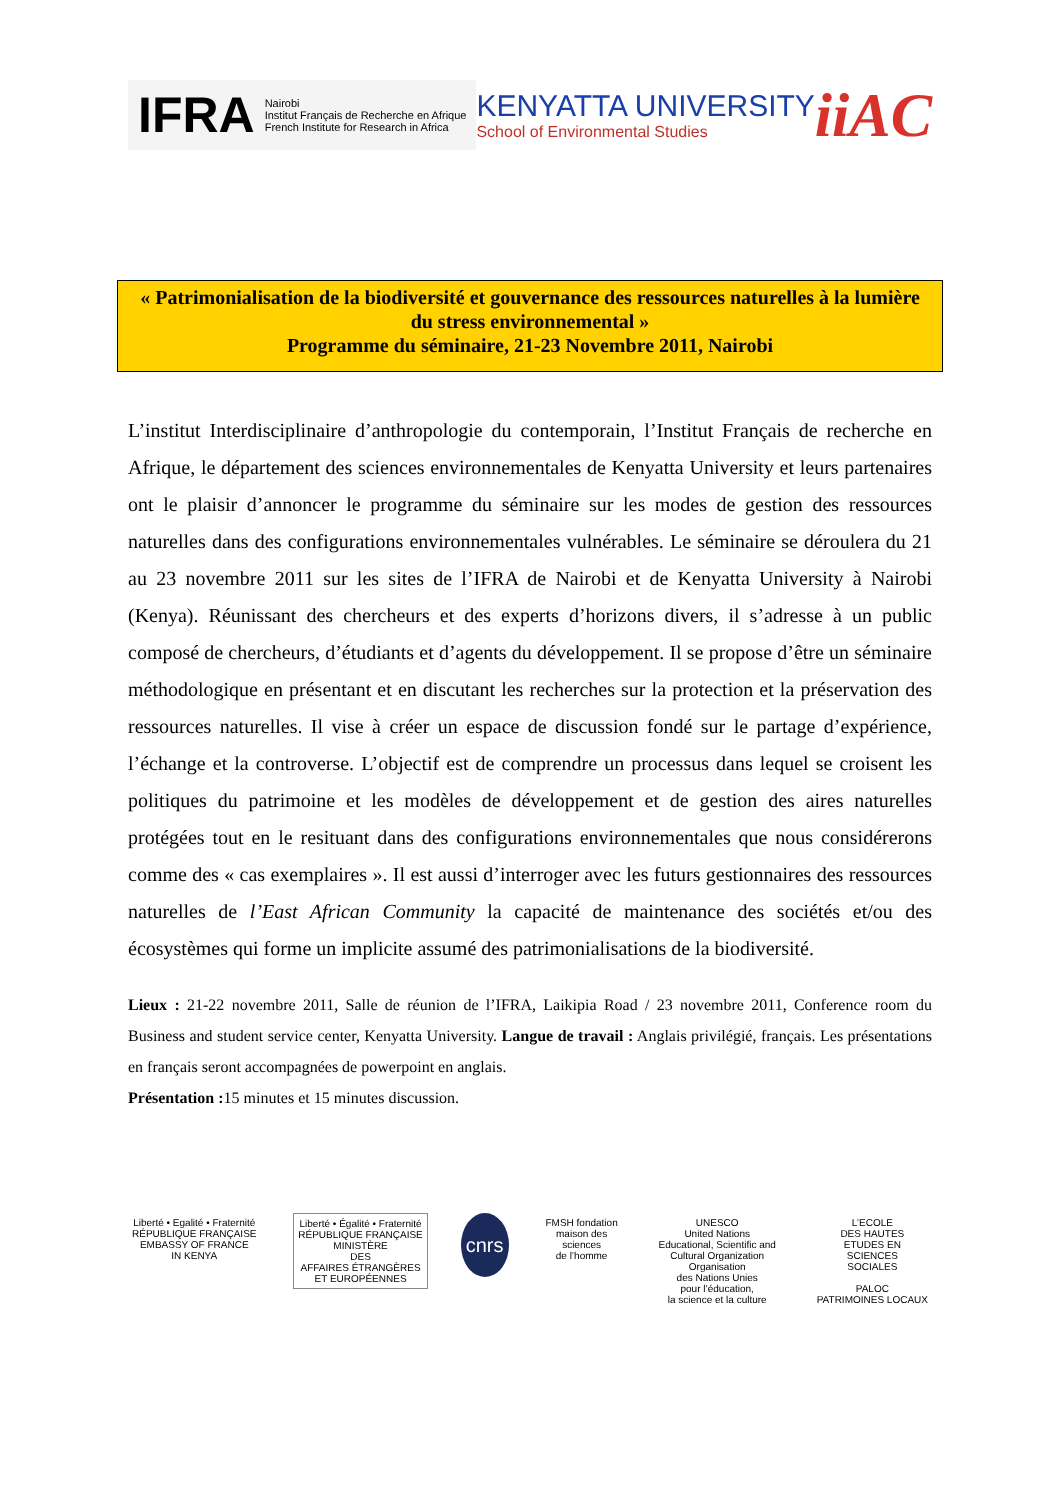IFRA Nairobi
Institut Français de Recherche en Afrique
French Institute for Research in Africa
KENYATTA UNIVERSITY
School of Environmental Studies
iiAC
« Patrimonialisation de la biodiversité et gouvernance des ressources naturelles à la lumière du stress environnemental »
Programme du séminaire, 21-23 Novembre 2011, Nairobi
L’institut Interdisciplinaire d’anthropologie du contemporain, l’Institut Français de recherche en Afrique, le département des sciences environnementales de Kenyatta University et leurs partenaires ont le plaisir d’annoncer le programme du séminaire sur les modes de gestion des ressources naturelles dans des configurations environnementales vulnérables. Le séminaire se déroulera du 21 au 23 novembre 2011 sur les sites de l’IFRA de Nairobi et de Kenyatta University à Nairobi (Kenya). Réunissant des chercheurs et des experts d’horizons divers, il s’adresse à un public composé de chercheurs, d’étudiants et d’agents du développement. Il se propose d’être un séminaire méthodologique en présentant et en discutant les recherches sur la protection et la préservation des ressources naturelles. Il vise à créer un espace de discussion fondé sur le partage d’expérience, l’échange et la controverse. L’objectif est de comprendre un processus dans lequel se croisent les politiques du patrimoine et les modèles de développement et de gestion des aires naturelles protégées tout en le resituant dans des configurations environnementales que nous considérerons comme des « cas exemplaires ». Il est aussi d’interroger avec les futurs gestionnaires des ressources naturelles de l’East African Community la capacité de maintenance des sociétés et/ou des écosystèmes qui forme un implicite assumé des patrimonialisations de la biodiversité.
Lieux : 21-22 novembre 2011, Salle de réunion de l’IFRA, Laikipia Road / 23 novembre 2011, Conference room du Business and student service center, Kenyatta University. Langue de travail : Anglais privilégié, français. Les présentations en français seront accompagnées de powerpoint en anglais.
Présentation : 15 minutes et 15 minutes discussion.
Liberté • Egalité • Fraternité
RÉPUBLIQUE FRANÇAISE
EMBASSY OF FRANCE
IN KENYA
Liberté • Égalité • Fraternité
RÉPUBLIQUE FRANÇAISE
MINISTÈRE
DES
AFFAIRES ÉTRANGÈRES
ET EUROPÉENNES
cnrs
FMSH fondation
maison des
sciences
de l’homme
UNESCO
United Nations
Educational, Scientific and
Cultural Organization
Organisation
des Nations Unies
pour l’éducation,
la science et la culture
L’ECOLE
DES HAUTES
ETUDES EN
SCIENCES
SOCIALES
PALOC
PATRIMOINES LOCAUX